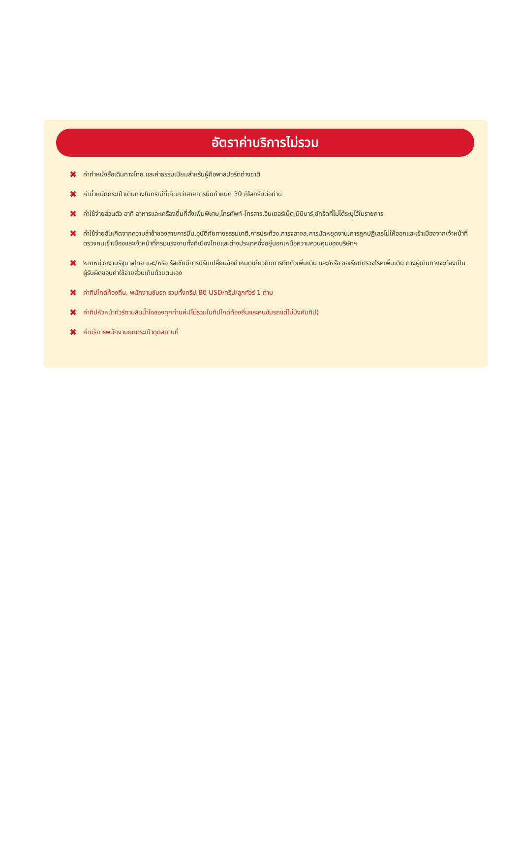อัตราค่าบริการไม่รวม
✖ ค่าทำหนังสือเดินทางไทย และค่าธรรมเนียมสำหรับผู้ถือพาสปอร์ตต่างชาติ
✖ ค่าน้ำหนักกระเป๋าเดินทางในกรณีที่เกินกว่าสายการบินกำหนด 30 กิโลกรัมต่อท่าน
✖ ค่าใช้จ่ายส่วนตัว อาทิ อาหารและเครื่องดื่มที่สั่งเพิ่มพิเศษ,โทรศัพท์-โทรสาร,อินเตอร์เน็ต,มินิบาร์,ซักรีดที่ไม่ได้ระบุไว้ในรายการ
✖ ค่าใช้จ่ายอันเกิดจากความล่าช้าของสายการบิน,อุบัติภัยทางธรรมชาติ,การประท้วง,การจลาจล,การนัดหยุดงาน,การถูกปฏิเสธไม่ให้ออกและเข้าเมืองจากเจ้าหน้าที่ตรวจคนเข้าเมืองและเจ้าหน้าที่กรมแรงงานทั้งที่เมืองไทยและต่างประเทศซึ่งอยู่นอกเหนือความควบคุมของบริษัทฯ
✖ หากหน่วยงานรัฐบาลไทย และ/หรือ รัสเซียมีการปรับเปลี่ยนข้อกำหนดเกี่ยวกับการกักตัวเพิ่มเติม และ/หรือ ขอเรียกตรวจโรคเพิ่มเติม ทางผู้เดินทางจะต้องเป็นผู้รับผิดชอบค่าใช้จ่ายส่วนเกินด้วยตนเอง
✖ ค่าทิปไกด์ท้องถิ่น, พนักงานขับรถ รวมทั้งทริป 80 USD/ทริป/ลูกทัวร์ 1 ท่าน
✖ ค่าทิปหัวหน้าทัวร์ตามสินน้ำใจของทุกท่านค่ะ(ไม่รวมในทิปไกด์ท้องถิ่นและคนขับรถแต่ไม่บังคับทิป)
✖ ค่าบริการพนักงานยกกระเป๋าทุกสถานที่